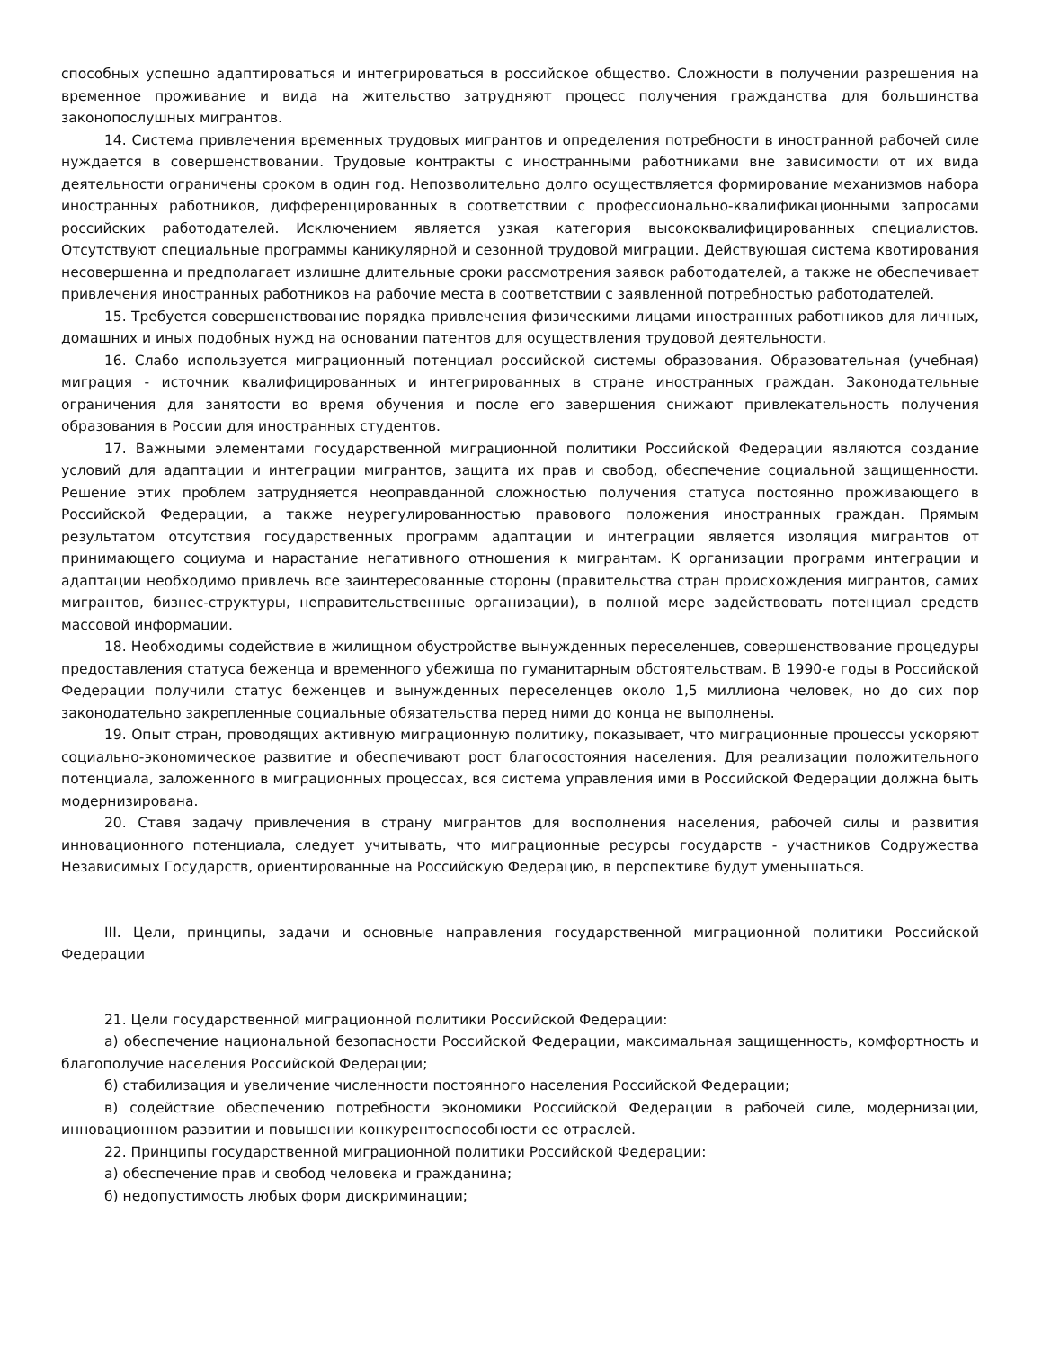способных успешно адаптироваться и интегрироваться в российское общество. Сложности в получении разрешения на временное проживание и вида на жительство затрудняют процесс получения гражданства для большинства законопослушных мигрантов.
14. Система привлечения временных трудовых мигрантов и определения потребности в иностранной рабочей силе нуждается в совершенствовании. Трудовые контракты с иностранными работниками вне зависимости от их вида деятельности ограничены сроком в один год. Непозволительно долго осуществляется формирование механизмов набора иностранных работников, дифференцированных в соответствии с профессионально-квалификационными запросами российских работодателей. Исключением является узкая категория высококвалифицированных специалистов. Отсутствуют специальные программы каникулярной и сезонной трудовой миграции. Действующая система квотирования несовершенна и предполагает излишне длительные сроки рассмотрения заявок работодателей, а также не обеспечивает привлечения иностранных работников на рабочие места в соответствии с заявленной потребностью работодателей.
15. Требуется совершенствование порядка привлечения физическими лицами иностранных работников для личных, домашних и иных подобных нужд на основании патентов для осуществления трудовой деятельности.
16. Слабо используется миграционный потенциал российской системы образования. Образовательная (учебная) миграция - источник квалифицированных и интегрированных в стране иностранных граждан. Законодательные ограничения для занятости во время обучения и после его завершения снижают привлекательность получения образования в России для иностранных студентов.
17. Важными элементами государственной миграционной политики Российской Федерации являются создание условий для адаптации и интеграции мигрантов, защита их прав и свобод, обеспечение социальной защищенности. Решение этих проблем затрудняется неоправданной сложностью получения статуса постоянно проживающего в Российской Федерации, а также неурегулированностью правового положения иностранных граждан. Прямым результатом отсутствия государственных программ адаптации и интеграции является изоляция мигрантов от принимающего социума и нарастание негативного отношения к мигрантам. К организации программ интеграции и адаптации необходимо привлечь все заинтересованные стороны (правительства стран происхождения мигрантов, самих мигрантов, бизнес-структуры, неправительственные организации), в полной мере задействовать потенциал средств массовой информации.
18. Необходимы содействие в жилищном обустройстве вынужденных переселенцев, совершенствование процедуры предоставления статуса беженца и временного убежища по гуманитарным обстоятельствам. В 1990-е годы в Российской Федерации получили статус беженцев и вынужденных переселенцев около 1,5 миллиона человек, но до сих пор законодательно закрепленные социальные обязательства перед ними до конца не выполнены.
19. Опыт стран, проводящих активную миграционную политику, показывает, что миграционные процессы ускоряют социально-экономическое развитие и обеспечивают рост благосостояния населения. Для реализации положительного потенциала, заложенного в миграционных процессах, вся система управления ими в Российской Федерации должна быть модернизирована.
20. Ставя задачу привлечения в страну мигрантов для восполнения населения, рабочей силы и развития инновационного потенциала, следует учитывать, что миграционные ресурсы государств - участников Содружества Независимых Государств, ориентированные на Российскую Федерацию, в перспективе будут уменьшаться.
III. Цели, принципы, задачи и основные направления государственной миграционной политики Российской Федерации
21. Цели государственной миграционной политики Российской Федерации:
а) обеспечение национальной безопасности Российской Федерации, максимальная защищенность, комфортность и благополучие населения Российской Федерации;
б) стабилизация и увеличение численности постоянного населения Российской Федерации;
в) содействие обеспечению потребности экономики Российской Федерации в рабочей силе, модернизации, инновационном развитии и повышении конкурентоспособности ее отраслей.
22. Принципы государственной миграционной политики Российской Федерации:
а) обеспечение прав и свобод человека и гражданина;
б) недопустимость любых форм дискриминации;